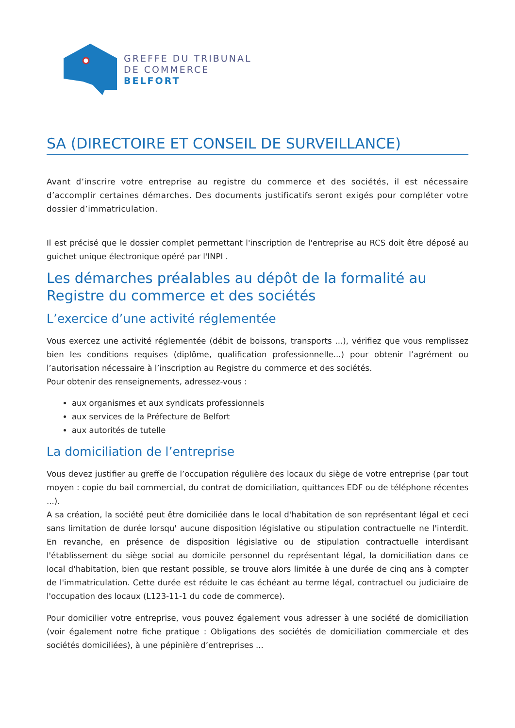GREFFE DU TRIBUNAL
DE COMMERCE
BELFORT
SA (DIRECTOIRE ET CONSEIL DE SURVEILLANCE)
Avant d’inscrire votre entreprise au registre du commerce et des sociétés, il est nécessaire d’accomplir certaines démarches. Des documents justificatifs seront exigés pour compléter votre dossier d’immatriculation.
Il est précisé que le dossier complet permettant l'inscription de l'entreprise au RCS doit être déposé au guichet unique électronique opéré par l'INPI .
Les démarches préalables au dépôt de la formalité au Registre du commerce et des sociétés
L’exercice d’une activité réglementée
Vous exercez une activité réglementée (débit de boissons, transports ...), vérifiez que vous remplissez bien les conditions requises (diplôme, qualification professionnelle...) pour obtenir l’agrément ou l’autorisation nécessaire à l’inscription au Registre du commerce et des sociétés.
Pour obtenir des renseignements, adressez-vous :
aux organismes et aux syndicats professionnels
aux services de la Préfecture de Belfort
aux autorités de tutelle
La domiciliation de l’entreprise
Vous devez justifier au greffe de l’occupation régulière des locaux du siège de votre entreprise (par tout moyen : copie du bail commercial, du contrat de domiciliation, quittances EDF ou de téléphone récentes ...).
A sa création, la société peut être domiciliée dans le local d'habitation de son représentant légal et ceci sans limitation de durée lorsqu' aucune disposition législative ou stipulation contractuelle ne l'interdit. En revanche, en présence de disposition législative ou de stipulation contractuelle interdisant l'établissement du siège social au domicile personnel du représentant légal, la domiciliation dans ce local d'habitation, bien que restant possible, se trouve alors limitée à une durée de cinq ans à compter de l'immatriculation. Cette durée est réduite le cas échéant au terme légal, contractuel ou judiciaire de l'occupation des locaux (L123-11-1 du code de commerce).
Pour domicilier votre entreprise, vous pouvez également vous adresser à une société de domiciliation (voir également notre fiche pratique : Obligations des sociétés de domiciliation commerciale et des sociétés domiciliées), à une pépinière d’entreprises ...